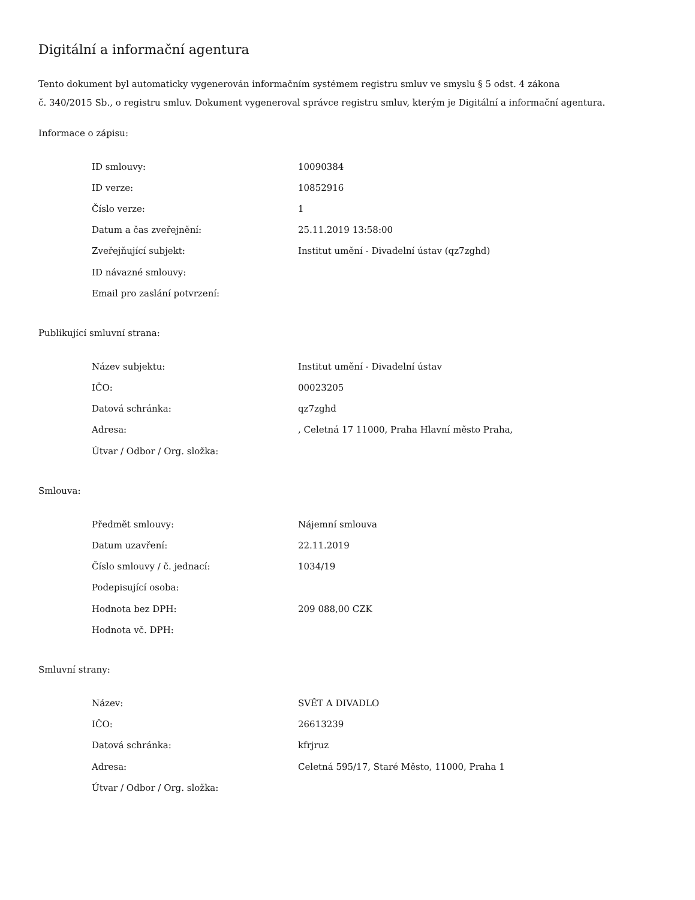Digitální a informační agentura
Tento dokument byl automaticky vygenerován informačním systémem registru smluv ve smyslu § 5 odst. 4 zákona
č. 340/2015 Sb., o registru smluv. Dokument vygeneroval správce registru smluv, kterým je Digitální a informační agentura.
Informace o zápisu:
| ID smlouvy: | 10090384 |
| ID verze: | 10852916 |
| Číslo verze: | 1 |
| Datum a čas zveřejnění: | 25.11.2019 13:58:00 |
| Zveřejňující subjekt: | Institut umění - Divadelní ústav (qz7zghd) |
| ID návazné smlouvy: | |
| Email pro zaslání potvrzení: | |
Publikující smluvní strana:
| Název subjektu: | Institut umění - Divadelní ústav |
| IČO: | 00023205 |
| Datová schránka: | qz7zghd |
| Adresa: | , Celetná 17 11000, Praha Hlavní město Praha, |
| Útvar / Odbor / Org. složka: | |
Smlouva:
| Předmět smlouvy: | Nájemní smlouva |
| Datum uzavření: | 22.11.2019 |
| Číslo smlouvy / č. jednací: | 1034/19 |
| Podepisující osoba: | |
| Hodnota bez DPH: | 209 088,00 CZK |
| Hodnota vč. DPH: | |
Smluvní strany:
| Název: | SVĚT A DIVADLO |
| IČO: | 26613239 |
| Datová schránka: | kfrjruz |
| Adresa: | Celetná 595/17, Staré Město, 11000, Praha 1 |
| Útvar / Odbor / Org. složka: | |